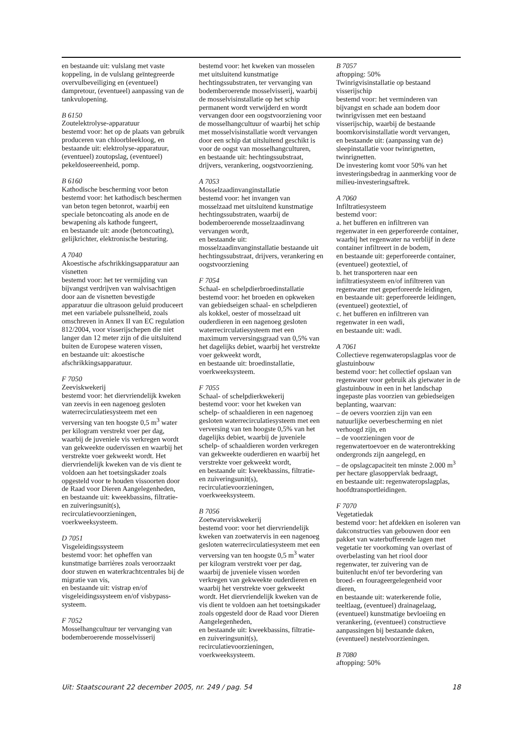en bestaande uit: vulslang met vaste koppeling, in de vulslang geïntegreerde overvulbeveiliging en (eventueel) dampretour, (eventueel) aanpassing van de tankvulopening.
B 6150
Zoutelektrolyse-apparatuur
bestemd voor: het op de plaats van gebruik produceren van chloorbleekloog, en bestaande uit: elektrolyse-apparatuur, (eventueel) zoutopslag, (eventueel) pekeldoseereenheid, pomp.
B 6160
Kathodische bescherming voor beton
bestemd voor: het kathodisch beschermen van beton tegen betonrot, waarbij een speciale betoncoating als anode en de bewapening als kathode fungeert,
en bestaande uit: anode (betoncoating), gelijkrichter, elektronische besturing.
A 7040
Akoestische afschrikkingsapparatuur aan visnetten
bestemd voor: het ter vermijding van bijvangst verdrijven van walvisachtigen door aan de visnetten bevestigde apparatuur die ultrasoon geluid produceert met een variabele pulssnelheid, zoals omschreven in Annex II van EC regulation 812/2004, voor visserijschepen die niet langer dan 12 meter zijn of die uitsluitend buiten de Europese wateren vissen,
en bestaande uit: akoestische afschrikkingsapparatuur.
F 7050
Zeeviskwekerij
bestemd voor: het diervriendelijk kweken van zeevis in een nagenoeg gesloten waterrecirculatiesysteem met een verversing van ten hoogste 0,5 m<sup>3</sup> water per kilogram verstrekt voer per dag, waarbij de juveniele vis verkregen wordt van gekweekte oudervissen en waarbij het verstrekte voer gekweekt wordt. Het diervriendelijk kweken van de vis dient te voldoen aan het toetsingskader zoals opgesteld voor te houden vissoorten door de Raad voor Dieren Aangelegenheden,
en bestaande uit: kweekbassins, filtratie- en zuiveringsunit(s), recirculatievoorzieningen, voerkweeksysteem.
D 7051
Visgeleidingssysteem
bestemd voor: het opheffen van kunstmatige barrières zoals veroorzaakt door stuwen en waterkrachtcentrales bij de migratie van vis,
en bestaande uit: vistrap en/of visgeleidingssysteem en/of visbypass-systeem.
F 7052
Mosselhangcultuur ter vervanging van bodemberoerende mosselvisserij
bestemd voor: het kweken van mosselen met uitsluitend kunstmatige hechtingssubstraten, ter vervanging van bodemberoerende mosselvisserij, waarbij de mosselvisinstallatie op het schip permanent wordt verwijderd en wordt vervangen door een oogstvoorziening voor de mosselhangcultuur of waarbij het schip met mosselvisinstallatie wordt vervangen door een schip dat uitsluitend geschikt is voor de oogst van mosselhangculturen,
en bestaande uit: hechtingssubstraat, drijvers, verankering, oogstvoorziening.
A 7053
Mosselzaadinvanginstallatie
bestemd voor: het invangen van mosselzaad met uitsluitend kunstmatige hechtingssubstraten, waarbij de bodemberoerende mosselzaadinvang vervangen wordt,
en bestaande uit: mosselzaadinvanginstallatie bestaande uit hechtingssubstraat, drijvers, verankering en oogstvoorziening
F 7054
Schaal- en schelpdierbroedinstallatie
bestemd voor: het broeden en opkweken van gebiedseigen schaal- en schelpdieren als kokkel, oester of mosselzaad uit ouderdieren in een nagenoeg gesloten waterrecirculatiesysteem met een maximum verversingsgraad van 0,5% van het dagelijks debiet, waarbij het verstrekte voer gekweekt wordt,
en bestaande uit: broedinstallatie, voerkweeksysteem.
F 7055
Schaal- of schelpdierkwekerij
bestemd voor: voor het kweken van schelp- of schaaldieren in een nagenoeg gesloten waterrecirculatiesysteem met een verversing van ten hoogste 0,5% van het dagelijks debiet, waarbij de juveniele schelp- of schaaldieren worden verkregen van gekweekte ouderdieren en waarbij het verstrekte voer gekweekt wordt,
en bestaande uit: kweekbassins, filtratie- en zuiveringsunit(s), recirculatievoorzieningen, voerkweeksysteem.
B 7056
Zoetwaterviskwekerij
bestemd voor: voor het diervriendelijk kweken van zoetwatervis in een nagenoeg gesloten waterrecirculatiesysteem met een verversing van ten hoogste 0,5 m<sup>3</sup> water per kilogram verstrekt voer per dag, waarbij de juveniele vissen worden verkregen van gekweekte ouderdieren en waarbij het verstrekte voer gekweekt wordt. Het diervriendelijk kweken van de vis dient te voldoen aan het toetsingskader zoals opgesteld door de Raad voor Dieren Aangelegenheden,
en bestaande uit: kweekbassins, filtratie- en zuiveringsunit(s), recirculatievoorzieningen, voerkweeksysteem.
B 7057
aftopping: 50%
Twinrigvisinstallatie op bestaand visserijschip
bestemd voor: het verminderen van bijvangst en schade aan bodem door twinrigvissen met een bestaand visserijschip, waarbij de bestaande boomkorvisinstallatie wordt vervangen,
en bestaande uit: (aanpassing van de) sleepinstallatie voor twinrignetten, twinrignetten.
De investering komt voor 50% van het investeringsbedrag in aanmerking voor de milieu-investeringsaftrek.
A 7060
Infiltratiesysteem
bestemd voor:
a. het bufferen en infiltreren van regenwater in een geperforeerde container, waarbij het regenwater na verblijf in deze container infiltreert in de bodem,
en bestaande uit: geperforeerde container, (eventueel) geotextiel, of
b. het transporteren naar een infiltratiesysteem en/of infiltreren van regenwater met geperforeerde leidingen,
en bestaande uit: geperforeerde leidingen, (eventueel) geotextiel, of
c. het bufferen en infiltreren van regenwater in een wadi,
en bestaande uit: wadi.
A 7061
Collectieve regenwateropslagplas voor de glastuinbouw
bestemd voor: het collectief opslaan van regenwater voor gebruik als gietwater in de glastuinbouw in een in het landschap ingepaste plas voorzien van gebiedseigen beplanting, waarvan:
– de oevers voorzien zijn van een natuurlijke oeverbescherming en niet verhoogd zijn, en
– de voorzieningen voor de regenwatertoevoer en de waterontrekking ondergronds zijn aangelegd, en
– de opslagcapaciteit ten minste 2.000 m<sup>3</sup> per hectare glasoppervlak bedraagt,
en bestaande uit: regenwateropslagplas, hoofdtransportleidingen.
F 7070
Vegetatiedak
bestemd voor: het afdekken en isoleren van dakconstructies van gebouwen door een pakket van waterbufferende lagen met vegetatie ter voorkoming van overlast of overbelasting van het riool door regenwater, ter zuivering van de buitenlucht en/of ter bevordering van broed- en fourageergelegenheid voor dieren,
en bestaande uit: waterkerende folie, teeltlaag, (eventueel) drainagelaag, (eventueel) kunstmatige bevloeiing en verankering, (eventueel) constructieve aanpassingen bij bestaande daken, (eventueel) nestelvoorzieningen.
B 7080
aftopping: 50%
Uit: Staatscourant 22 december 2005, nr. 249 / pag. 54 18